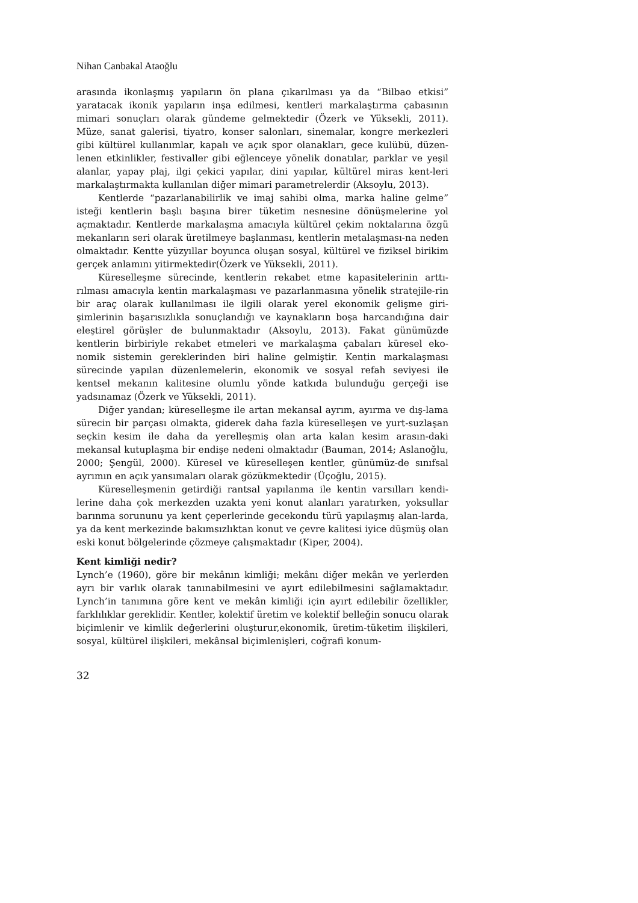Nihan Canbakal Ataoğlu
arasında ikonlaşmış yapıların ön plana çıkarılması ya da “Bilbao etkisi” yaratacak ikonik yapıların inşa edilmesi, kentleri markalaştırma çabasının mimari sonuçları olarak gündeme gelmektedir (Özerk ve Yüksekli, 2011). Müze, sanat galerisi, tiyatro, konser salonları, sinemalar, kongre merkezleri gibi kültürel kullanımlar, kapalı ve açık spor olanakları, gece kulübü, düzen-lenen etkinlikler, festivaller gibi eğlenceye yönelik donatılar, parklar ve yeşil alanlar, yapay plaj, ilgi çekici yapılar, dini yapılar, kültürel miras kent-leri markalaştırmakta kullanılan diğer mimari parametrelerdir (Aksoylu, 2013).
Kentlerde “pazarlanabilirlik ve imaj sahibi olma, marka haline gelme” isteği kentlerin başlı başına birer tüketim nesnesine dönüşmelerine yol açmaktadır. Kentlerde markalaşma amacıyla kültürel çekim noktalarına özgü mekanların seri olarak üretilmeye başlanması, kentlerin metalaşması-na neden olmaktadır. Kentte yüzyıllar boyunca oluşan sosyal, kültürel ve fiziksel birikim gerçek anlamını yitirmektedir(Özerk ve Yüksekli, 2011).
Küreselleşme sürecinde, kentlerin rekabet etme kapasitelerinin arttı-rılması amacıyla kentin markalaşması ve pazarlanmasına yönelik stratejile-rin bir araç olarak kullanılması ile ilgili olarak yerel ekonomik gelişme giri-şimlerinin başarısızlıkla sonuçlandığı ve kaynakların boşa harcandığına dair eleştirel görüşler de bulunmaktadır (Aksoylu, 2013). Fakat günümüzde kentlerin birbiriyle rekabet etmeleri ve markalaşma çabaları küresel eko-nomik sistemin gereklerinden biri haline gelmiştir. Kentin markalaşması sürecinde yapılan düzenlemelerin, ekonomik ve sosyal refah seviyesi ile kentsel mekanın kalitesine olumlu yönde katkıda bulunduğu gerçeği ise yadsınamaz (Özerk ve Yüksekli, 2011).
Diğer yandan; küreselleşme ile artan mekansal ayrım, ayırma ve dış-lama sürecin bir parçası olmakta, giderek daha fazla küreselleşen ve yurt-suzlaşan seçkin kesim ile daha da yerelleşmiş olan arta kalan kesim arasın-daki mekansal kutuplaşma bir endişe nedeni olmaktadır (Bauman, 2014; Aslanoğlu, 2000; Şengül, 2000). Küresel ve küreselleşen kentler, günümüz-de sınıfsal ayrımın en açık yansımaları olarak gözükmektedir (Üçoğlu, 2015).
Küreselleşmenin getirdiği rantsal yapılanma ile kentin varsılları kendi-lerine daha çok merkezden uzakta yeni konut alanları yaratırken, yoksullar barınma sorununu ya kent çeperlerinde gecekondu türü yapılaşmış alan-larda, ya da kent merkezinde bakımsızlıktan konut ve çevre kalitesi iyice düşmüş olan eski konut bölgelerinde çözmeye çalışmaktadır (Kiper, 2004).
Kent kimliği nedir?
Lynch’e (1960), göre bir mekânın kimliği; mekânı diğer mekân ve yerlerden ayrı bir varlık olarak tanınabilmesini ve ayırt edilebilmesini sağlamaktadır. Lynch’in tanımına göre kent ve mekân kimliği için ayırt edilebilir özellikler, farklılıklar gereklidir. Kentler, kolektif üretim ve kolektif belleğin sonucu olarak biçimlenir ve kimlik değerlerini oluşturur,ekonomik, üretim-tüketim ilişkileri, sosyal, kültürel ilişkileri, mekânsal biçimlenişleri, coğrafi konum-
32